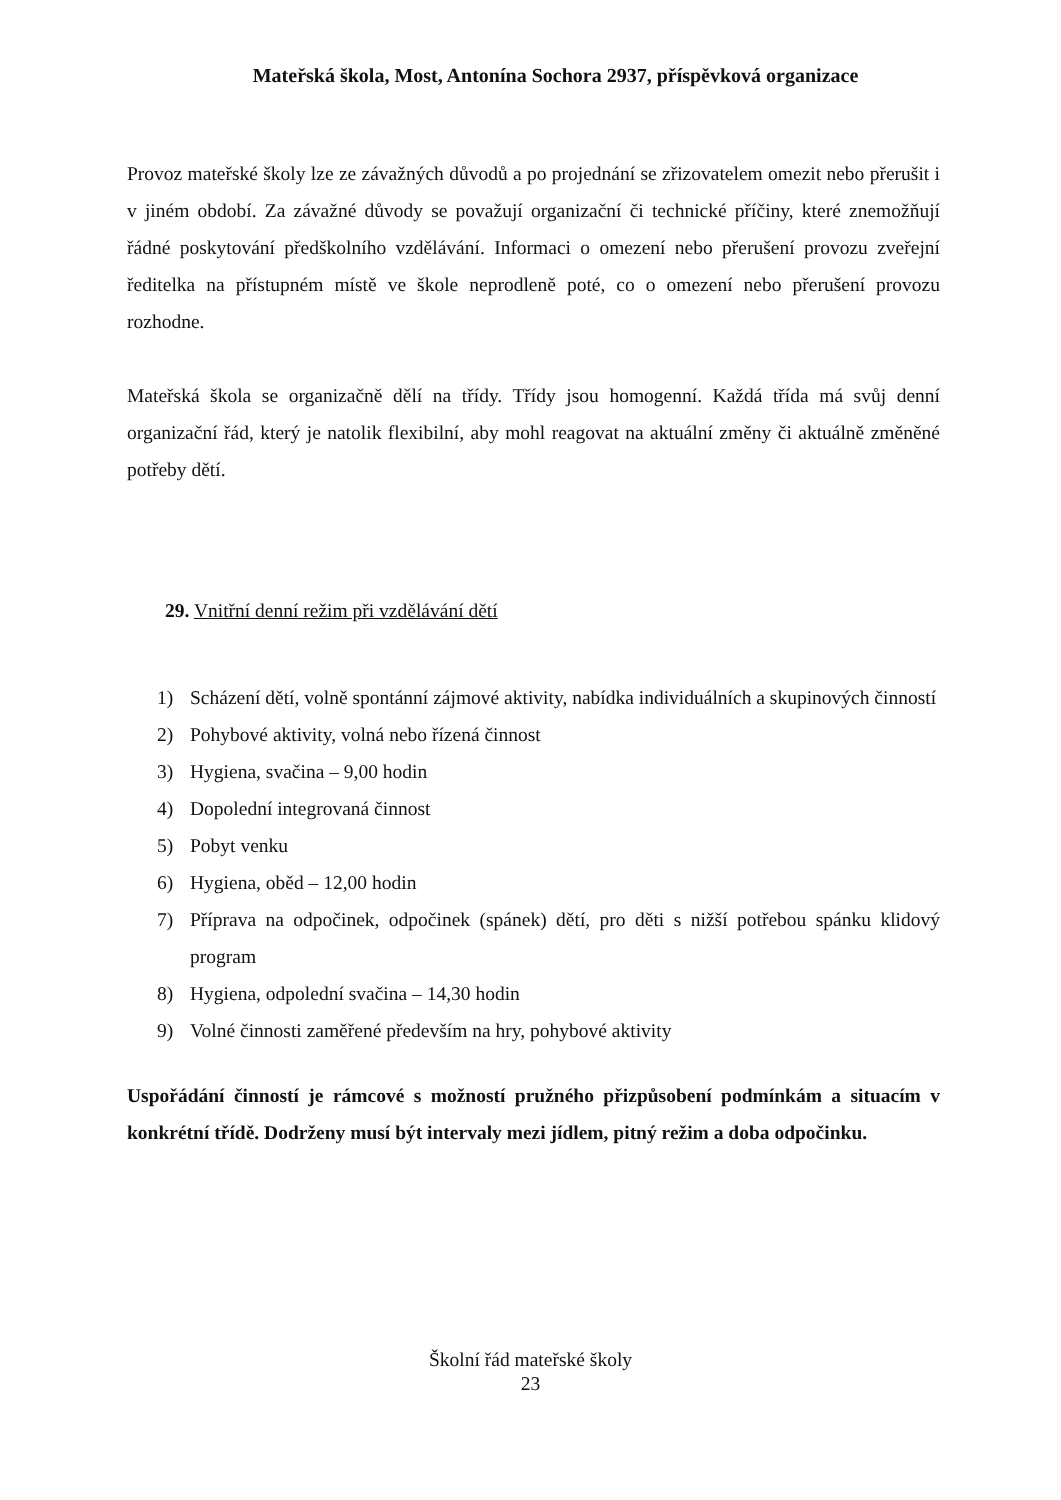Mateřská škola, Most, Antonína Sochora 2937, příspěvková organizace
Provoz mateřské školy lze ze závažných důvodů a po projednání se zřizovatelem omezit nebo přerušit i v jiném období. Za závažné důvody se považují organizační či technické příčiny, které znemožňují řádné poskytování předškolního vzdělávání. Informaci o omezení nebo přerušení provozu zveřejní ředitelka na přístupném místě ve škole neprodleně poté, co o omezení nebo přerušení provozu rozhodne.
Mateřská škola se organizačně dělí na třídy. Třídy jsou homogenní. Každá třída má svůj denní organizační řád, který je natolik flexibilní, aby mohl reagovat na aktuální změny či aktuálně změněné potřeby dětí.
29. Vnitřní denní režim při vzdělávání dětí
1) Scházení dětí, volně spontánní zájmové aktivity, nabídka individuálních a skupinových činností
2) Pohybové aktivity, volná nebo řízená činnost
3) Hygiena, svačina – 9,00 hodin
4) Dopolední integrovaná činnost
5) Pobyt venku
6) Hygiena, oběd – 12,00 hodin
7) Příprava na odpočinek, odpočinek (spánek) dětí, pro děti s nižší potřebou spánku klidový program
8) Hygiena, odpolední svačina – 14,30 hodin
9) Volné činnosti zaměřené především na hry, pohybové aktivity
Uspořádání činností je rámcové s možností pružného přizpůsobení podmínkám a situacím v konkrétní třídě. Dodrženy musí být intervaly mezi jídlem, pitný režim a doba odpočinku.
Školní řád mateřské školy
23